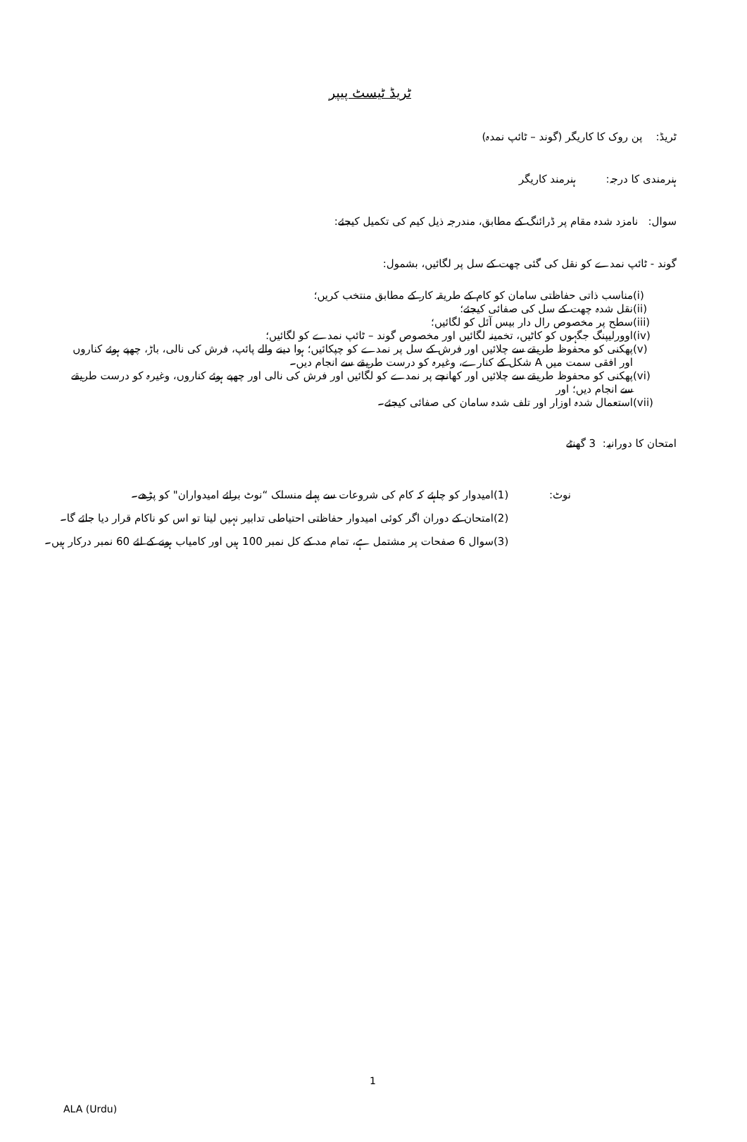ٹریڈ ٹیسٹ پیپر
ٹریڈ: پن روک کا کاریگر (گوند – ٹائپ نمدہ)
ہنرمندی کا درجہ: ہنرمند کاریگر
سوال: نامزد شدہ مقام پر ڈرائنگ کے مطابق، مندرجہ ذیل کیم کی تکمیل کیجئے:
گوند - ٹائپ نمدے کو نقل کی گئی چھت کے سل پر لگائیں، بشمول:
| (i) | مناسب ذاتی حفاظتی سامان کو کام کے طریقہ کار کے مطابق منتخب کریں؛ |
| (ii) | نقل شدہ چھت کے سل کی صفائی کیجئے؛ |
| (iii) | سطح پر مخصوص رال دار بیس آئل کو لگائیں؛ |
| (iv) | اوورلیپنگ جگہوں کو کاٹیں، تخمینہ لگائیں اور مخصوص گوند – ٹائپ نمدے کو لگائیں؛ |
| (v) | پھکنی کو محفوظ طریقے سے چلائیں اور فرش کے سل پر نمدے کو چپکائیں؛ ہوا دینے والے پائپ، فرش کی نالی، باڑ، چھپے ہوئے کناروں اور افقی سمت میں A شکل کے کنارے، وغیرہ کو درست طریقے سے انجام دیں۔ |
| (vi) | پھکنی کو محفوظ طریقے سے چلائیں اور کھانچے پر نمدے کو لگائیں اور فرش کی نالی اور چھپے ہوئے کناروں، وغیرہ کو درست طریقے سے انجام دیں؛ اور |
| (vii) | استعمال شدہ اوزار اور تلف شدہ سامان کی صفائی کیجئے۔ |
امتحان کا دورانیہ: 3 گھنٹے
| نوٹ: | (1) | امیدوار کو چاہئے کہ کام کی شروعات سے پہلے منسلک “نوٹ برائے امیدواران" کو پڑھے۔ |
| | (2) | امتحان کے دوران اگر کوئی امیدوار حفاظتی احتیاطی تدابیر نہیں لیتا تو اس کو ناکام قرار دیا جائے گا۔ |
| | (3) | سوال 6 صفحات پر مشتمل ہے، تمام مد کے کل نمبر 100 ہیں اور کامیاب ہونے کے لئے 60 نمبر درکار ہیں۔ |
1
ALA (Urdu)